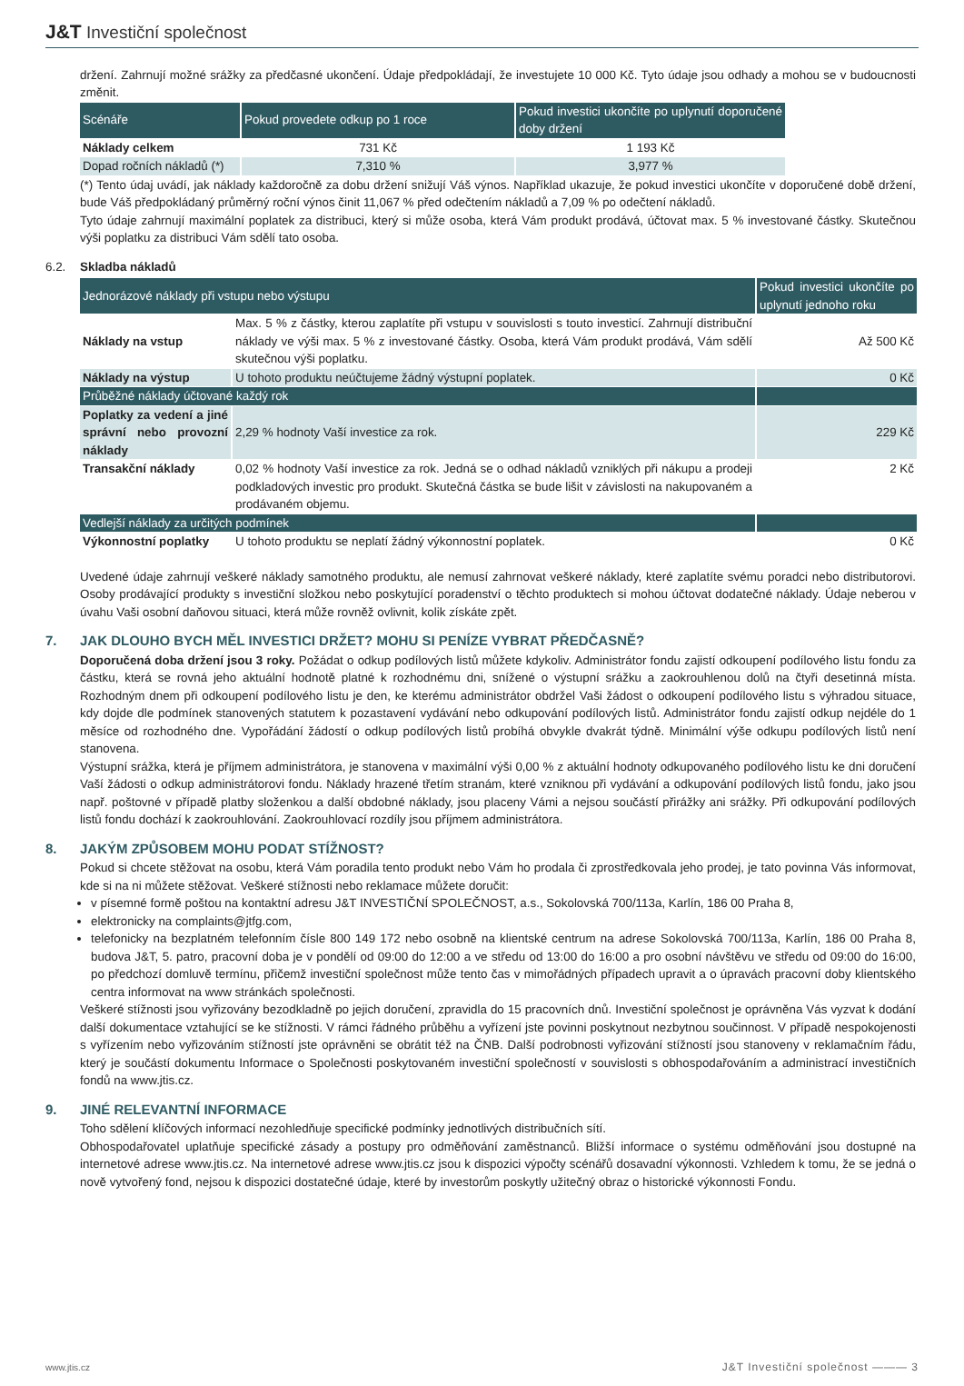J&T Investiční společnost
držení. Zahrnují možné srážky za předčasné ukončení. Údaje předpokládají, že investujete 10 000 Kč. Tyto údaje jsou odhady a mohou se v budoucnosti změnit.
| Scénáře | Pokud provedete odkup po 1 roce | Pokud investici ukončíte po uplynutí doporučené doby držení |
| --- | --- | --- |
| Náklady celkem | 731 Kč | 1 193 Kč |
| Dopad ročních nákladů (*) | 7,310 % | 3,977 % |
(*) Tento údaj uvádí, jak náklady každoročně za dobu držení snižují Váš výnos. Například ukazuje, že pokud investici ukončíte v doporučené době držení, bude Váš předpokládaný průměrný roční výnos činit 11,067 % před odečtením nákladů a 7,09 % po odečtení nákladů.
Tyto údaje zahrnují maximální poplatek za distribuci, který si může osoba, která Vám produkt prodává, účtovat max. 5 % investované částky. Skutečnou výši poplatku za distribuci Vám sdělí tato osoba.
6.2. Skladba nákladů
| Jednorázové náklady při vstupu nebo výstupu | | Pokud investici ukončíte po uplynutí jednoho roku |
| Náklady na vstup | Max. 5 % z částky, kterou zaplatíte při vstupu v souvislosti s touto investicí. Zahrnují distribuční náklady ve výši max. 5 % z investované částky. Osoba, která Vám produkt prodává, Vám sdělí skutečnou výši poplatku. | Až 500 Kč |
| Náklady na výstup | U tohoto produktu neúčtujeme žádný výstupní poplatek. | 0 Kč |
| Průběžné náklady účtované každý rok | | |
| Poplatky za vedení a jiné správní nebo provozní náklady | 2,29 % hodnoty Vaší investice za rok. | 229 Kč |
| Transakční náklady | 0,02 % hodnoty Vaší investice za rok. Jedná se o odhad nákladů vzniklých při nákupu a prodeji podkladových investic pro produkt. Skutečná částka se bude lišit v závislosti na nakupovaném a prodávaném objemu. | 2 Kč |
| Vedlejší náklady za určitých podmínek | | |
| Výkonnostní poplatky | U tohoto produktu se neplatí žádný výkonnostní poplatek. | 0 Kč |
Uvedené údaje zahrnují veškeré náklady samotného produktu, ale nemusí zahrnovat veškeré náklady, které zaplatíte svému poradci nebo distributorovi. Osoby prodávající produkty s investiční složkou nebo poskytující poradenství o těchto produktech si mohou účtovat dodatečné náklady. Údaje neberou v úvahu Vaši osobní daňovou situaci, která může rovněž ovlivnit, kolik získáte zpět.
7. JAK DLOUHO BYCH MĚL INVESTICI DRŽET? MOHU SI PENÍZE VYBRAT PŘEDČASNĚ?
Doporučená doba držení jsou 3 roky. Požádat o odkup podílových listů můžete kdykoliv. Administrátor fondu zajistí odkoupení podílového listu fondu za částku, která se rovná jeho aktuální hodnotě platné k rozhodnému dni, snížené o výstupní srážku a zaokrouhlenou dolů na čtyři desetinná místa. Rozhodným dnem při odkoupení podílového listu je den, ke kterému administrátor obdržel Vaši žádost o odkoupení podílového listu s výhradou situace, kdy dojde dle podmínek stanovených statutem k pozastavení vydávání nebo odkupování podílových listů. Administrátor fondu zajistí odkup nejdéle do 1 měsíce od rozhodného dne. Vypořádání žádostí o odkup podílových listů probíhá obvykle dvakrát týdně. Minimální výše odkupu podílových listů není stanovena.
Výstupní srážka, která je příjmem administrátora, je stanovena v maximální výši 0,00 % z aktuální hodnoty odkupovaného podílového listu ke dni doručení Vaší žádosti o odkup administrátorovi fondu. Náklady hrazené třetím stranám, které vzniknou při vydávání a odkupování podílových listů fondu, jako jsou např. poštovné v případě platby složenkou a další obdobné náklady, jsou placeny Vámi a nejsou součástí přirážky ani srážky. Při odkupování podílových listů fondu dochází k zaokrouhlování. Zaokrouhlovací rozdíly jsou příjmem administrátora.
8. JAKÝM ZPŮSOBEM MOHU PODAT STÍŽNOST?
Pokud si chcete stěžovat na osobu, která Vám poradila tento produkt nebo Vám ho prodala či zprostředkovala jeho prodej, je tato povinna Vás informovat, kde si na ni můžete stěžovat. Veškeré stížnosti nebo reklamace můžete doručit:
v písemné formě poštou na kontaktní adresu J&T INVESTIČNÍ SPOLEČNOST, a.s., Sokolovská 700/113a, Karlín, 186 00 Praha 8,
elektronicky na complaints@jtfg.com,
telefonicky na bezplatném telefonním čísle 800 149 172 nebo osobně na klientské centrum na adrese Sokolovská 700/113a, Karlín, 186 00 Praha 8, budova J&T, 5. patro, pracovní doba je v pondělí od 09:00 do 12:00 a ve středu od 13:00 do 16:00 a pro osobní návštěvu ve středu od 09:00 do 16:00, po předchozí domluvě termínu, přičemž investiční společnost může tento čas v mimořádných případech upravit a o úpravách pracovní doby klientského centra informovat na www stránkách společnosti.
Veškeré stížnosti jsou vyřizovány bezodkladně po jejich doručení, zpravidla do 15 pracovních dnů. Investiční společnost je oprávněna Vás vyzvat k dodání další dokumentace vztahující se ke stížnosti. V rámci řádného průběhu a vyřízení jste povinni poskytnout nezbytnou součinnost. V případě nespokojenosti s vyřízením nebo vyřizováním stížností jste oprávněni se obrátit též na ČNB. Další podrobnosti vyřizování stížností jsou stanoveny v reklamačním řádu, který je součástí dokumentu Informace o Společnosti poskytovaném investiční společností v souvislosti s obhospodařováním a administrací investičních fondů na www.jtis.cz.
9. JINÉ RELEVANTNÍ INFORMACE
Toho sdělení klíčových informací nezohledňuje specifické podmínky jednotlivých distribučních sítí.
Obhospodařovatel uplatňuje specifické zásady a postupy pro odměňování zaměstnanců. Bližší informace o systému odměňování jsou dostupné na internetové adrese www.jtis.cz. Na internetové adrese www.jtis.cz jsou k dispozici výpočty scénářů dosavadní výkonnosti. Vzhledem k tomu, že se jedná o nově vytvořený fond, nejsou k dispozici dostatečné údaje, které by investorům poskytly užitečný obraz o historické výkonnosti Fondu.
www.jtis.cz J&T Investiční společnost ——— 3